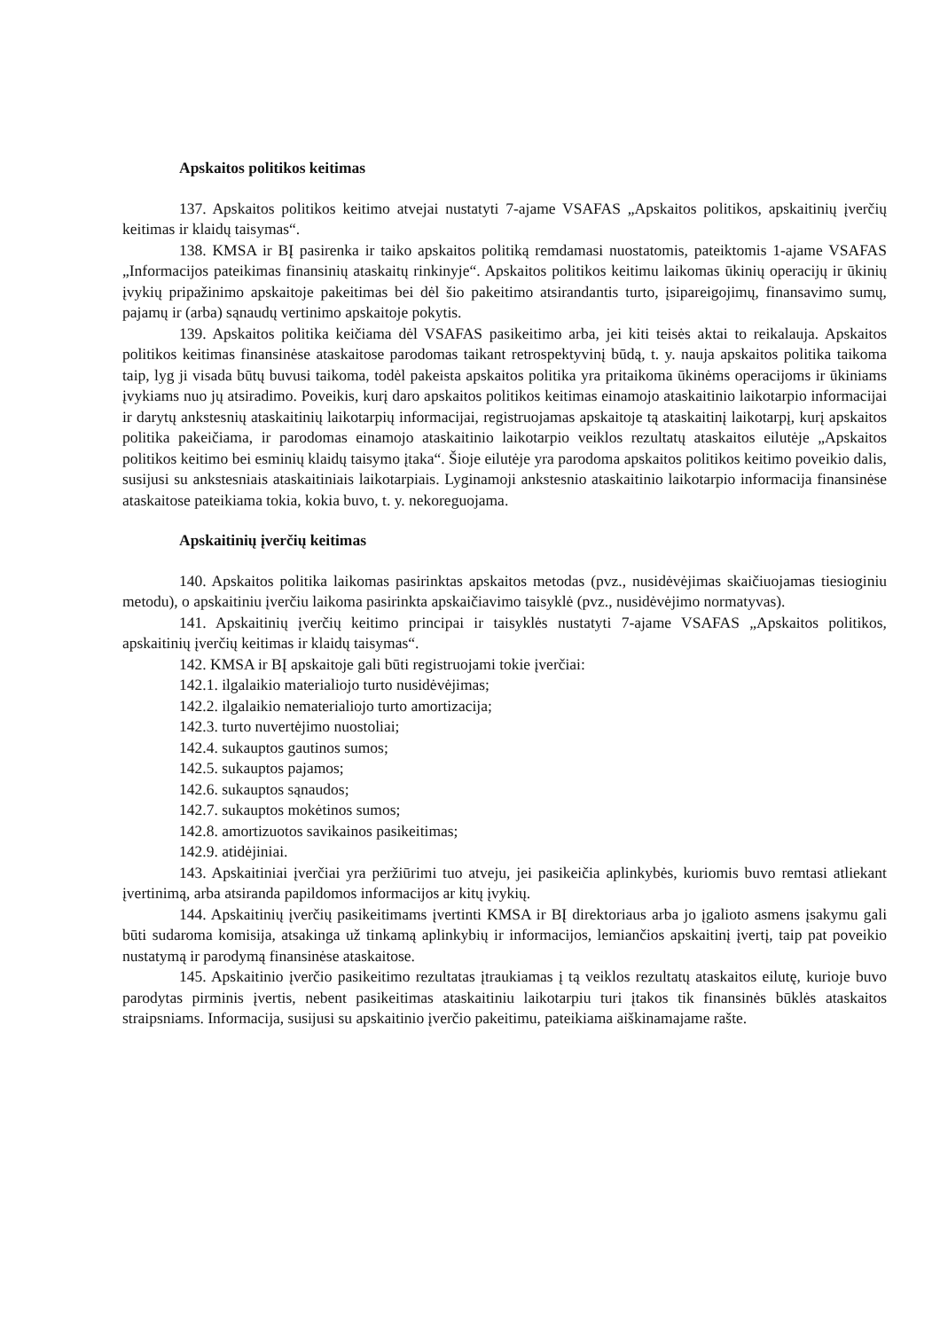Apskaitos politikos keitimas
137. Apskaitos politikos keitimo atvejai nustatyti 7-ajame VSAFAS „Apskaitos politikos, apskaitinių įverčių keitimas ir klaidų taisymas“.
138. KMSA ir BĮ pasirenka ir taiko apskaitos politiką remdamasi nuostatomis, pateiktomis 1-ajame VSAFAS „Informacijos pateikimas finansinių ataskaitų rinkinyje“. Apskaitos politikos keitimu laikomas ūkinių operacijų ir ūkinių įvykių pripažinimo apskaitoje pakeitimas bei dėl šio pakeitimo atsirandantis turto, įsipareigojimų, finansavimo sumų, pajamų ir (arba) sąnaudų vertinimo apskaitoje pokytis.
139. Apskaitos politika keičiama dėl VSAFAS pasikeitimo arba, jei kiti teisės aktai to reikalauja. Apskaitos politikos keitimas finansinėse ataskaitose parodomas taikant retrospektyvinį būdą, t. y. nauja apskaitos politika taikoma taip, lyg ji visada būtų buvusi taikoma, todėl pakeista apskaitos politika yra pritaikoma ūkinėms operacijoms ir ūkiniams įvykiams nuo jų atsiradimo. Poveikis, kurį daro apskaitos politikos keitimas einamojo ataskaitinio laikotarpio informacijai ir darytų ankstesnių ataskaitinių laikotarpių informacijai, registruojamas apskaitoje tą ataskaitinį laikotarpį, kurį apskaitos politika pakeičiama, ir parodomas einamojo ataskaitinio laikotarpio veiklos rezultatų ataskaitos eilutėje „Apskaitos politikos keitimo bei esminių klaidų taisymo įtaka“. Šioje eilutėje yra parodoma apskaitos politikos keitimo poveikio dalis, susijusi su ankstesniais ataskaitiniais laikotarpiais. Lyginamoji ankstesnio ataskaitinio laikotarpio informacija finansinėse ataskaitose pateikiama tokia, kokia buvo, t. y. nekoreguojama.
Apskaitinių įverčių keitimas
140. Apskaitos politika laikomas pasirinktas apskaitos metodas (pvz., nusidėvėjimas skaičiuojamas tiesioginiu metodu), o apskaitiniu įverčiu laikoma pasirinkta apskaičiavimo taisyklė (pvz., nusidėvėjimo normatyvas).
141. Apskaitinių įverčių keitimo principai ir taisyklės nustatyti 7-ajame VSAFAS „Apskaitos politikos, apskaitinių įverčių keitimas ir klaidų taisymas“.
142. KMSA ir BĮ apskaitoje gali būti registruojami tokie įverčiai:
142.1. ilgalaikio materialiojo turto nusidėvėjimas;
142.2. ilgalaikio nematerialiojo turto amortizacija;
142.3. turto nuvertėjimo nuostoliai;
142.4. sukauptos gautinos sumos;
142.5. sukauptos pajamos;
142.6. sukauptos sąnaudos;
142.7. sukauptos mokėtinos sumos;
142.8. amortizuotos savikainos pasikeitimas;
142.9. atidėjiniai.
143. Apskaitiniai įverčiai yra peržiūrimi tuo atveju, jei pasikeičia aplinkybės, kuriomis buvo remtasi atliekant įvertinimą, arba atsiranda papildomos informacijos ar kitų įvykių.
144. Apskaitinių įverčių pasikeitimams įvertinti KMSA ir BĮ direktoriaus arba jo įgalioto asmens įsakymu gali būti sudaroma komisija, atsakinga už tinkamą aplinkybių ir informacijos, lemiančios apskaitinį įvertį, taip pat poveikio nustatymą ir parodymą finansinėse ataskaitose.
145. Apskaitinio įverčio pasikeitimo rezultatas įtraukiamas į tą veiklos rezultatų ataskaitos eilutę, kurioje buvo parodytas pirminis įvertis, nebent pasikeitimas ataskaitiniu laikotarpiu turi įtakos tik finansinės būklės ataskaitos straipsniams. Informacija, susijusi su apskaitinio įverčio pakeitimu, pateikiama aiškinamajame rašte.